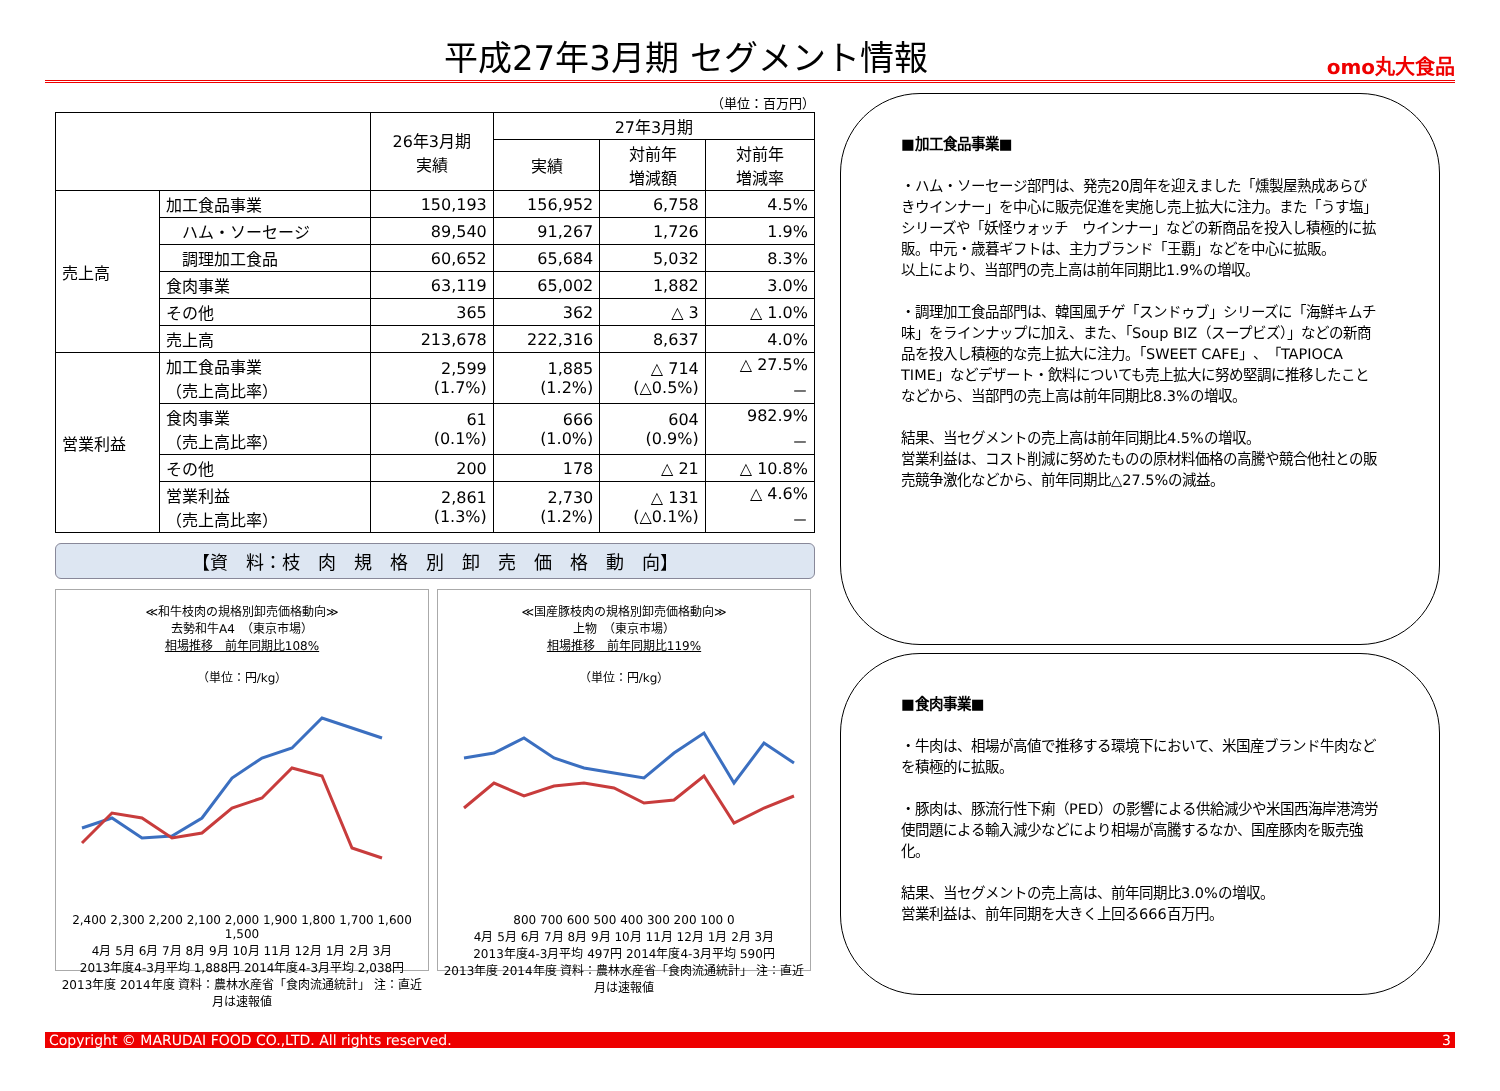平成27年3月期 セグメント情報
omo丸大食品
（単位：百万円）
| | | 26年3月期 実績 | 27年3月期 | | |
| --- | --- | --- | --- | --- | --- |
| | | | 実績 | 対前年 増減額 | 対前年 増減率 |
| 売上高 | 加工食品事業 | 150,193 | 156,952 | 6,758 | 4.5% |
| | ハム・ソーセージ | 89,540 | 91,267 | 1,726 | 1.9% |
| | 調理加工食品 | 60,652 | 65,684 | 5,032 | 8.3% |
| | 食肉事業 | 63,119 | 65,002 | 1,882 | 3.0% |
| | その他 | 365 | 362 | △ 3 | △ 1.0% |
| | 売上高 | 213,678 | 222,316 | 8,637 | 4.0% |
| 営業利益 | 加工食品事業 （売上高比率） | 2,599 (1.7%) | 1,885 (1.2%) | △ 714 (△0.5%) | △ 27.5% － |
| | 食肉事業 （売上高比率） | 61 (0.1%) | 666 (1.0%) | 604 (0.9%) | 982.9% － |
| | その他 | 200 | 178 | △ 21 | △ 10.8% |
| | 営業利益 （売上高比率） | 2,861 (1.3%) | 2,730 (1.2%) | △ 131 (△0.1%) | △ 4.6% － |
【資　料：枝　肉　規　格　別　卸　売　価　格　動　向】
≪和牛枝肉の規格別卸売価格動向≫
去勢和牛A4　（東京市場）
相場推移　前年同期比108%
（単位：円/kg）
2,400 2,300 2,200 2,100 2,000 1,900 1,800 1,700 1,600 1,500
4月 5月 6月 7月 8月 9月 10月 11月 12月 1月 2月 3月
2013年度4-3月平均 1,888円 2014年度4-3月平均 2,038円
2013年度 2014年度 資料：農林水産省「食肉流通統計」 注：直近月は速報値
≪国産豚枝肉の規格別卸売価格動向≫
上物　（東京市場）
相場推移　前年同期比119%
（単位：円/kg）
800 700 600 500 400 300 200 100 0
4月 5月 6月 7月 8月 9月 10月 11月 12月 1月 2月 3月
2013年度4-3月平均 497円 2014年度4-3月平均 590円
2013年度 2014年度 資料：農林水産省「食肉流通統計」 注：直近月は速報値
■加工食品事業■
・ハム・ソーセージ部門は、発売20周年を迎えました「燻製屋熟成あらびきウインナー」を中心に販売促進を実施し売上拡大に注力。また「うす塩」シリーズや「妖怪ウォッチ　ウインナー」などの新商品を投入し積極的に拡販。中元・歳暮ギフトは、主力ブランド「王覇」などを中心に拡販。
以上により、当部門の売上高は前年同期比1.9%の増収。
・調理加工食品部門は、韓国風チゲ「スンドゥブ」シリーズに「海鮮キムチ味」をラインナップに加え、また、「Soup BIZ（スープビズ）」などの新商品を投入し積極的な売上拡大に注力。「SWEET CAFE」、「TAPIOCA TIME」などデザート・飲料についても売上拡大に努め堅調に推移したことなどから、当部門の売上高は前年同期比8.3%の増収。
結果、当セグメントの売上高は前年同期比4.5%の増収。
営業利益は、コスト削減に努めたものの原材料価格の高騰や競合他社との販売競争激化などから、前年同期比△27.5%の減益。
■食肉事業■
・牛肉は、相場が高値で推移する環境下において、米国産ブランド牛肉などを積極的に拡販。
・豚肉は、豚流行性下痢（PED）の影響による供給減少や米国西海岸港湾労使問題による輸入減少などにより相場が高騰するなか、国産豚肉を販売強化。
結果、当セグメントの売上高は、前年同期比3.0%の増収。
営業利益は、前年同期を大きく上回る666百万円。
Copyright © MARUDAI FOOD CO.,LTD. All rights reserved. 3